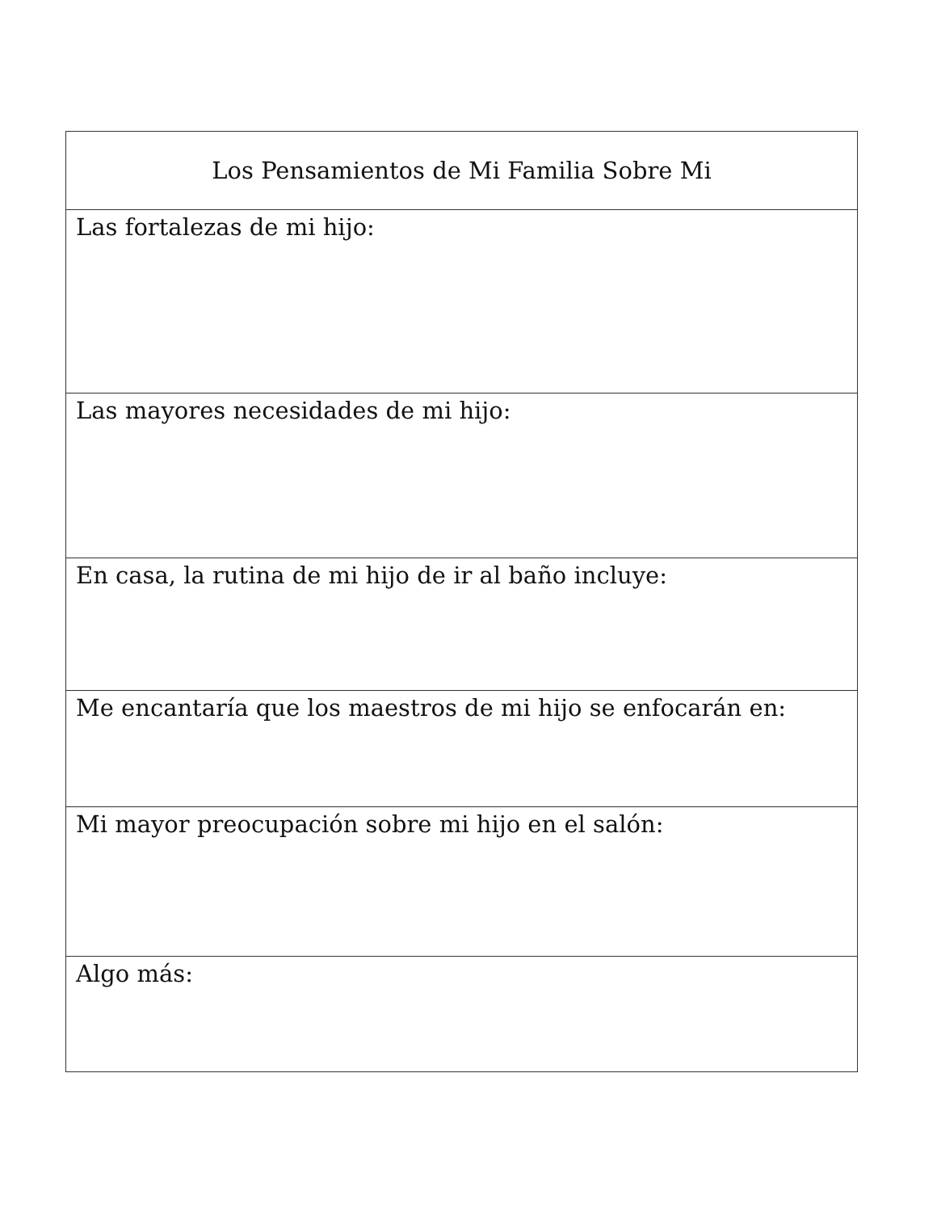| Los Pensamientos de Mi Familia Sobre Mi |
| --- |
| Las fortalezas de mi hijo: |
| Las mayores necesidades de mi hijo: |
| En casa, la rutina de mi hijo de ir al baño incluye: |
| Me encantaría que los maestros de mi hijo se enfocarán en: |
| Mi mayor preocupación sobre mi hijo en el salón: |
| Algo más: |